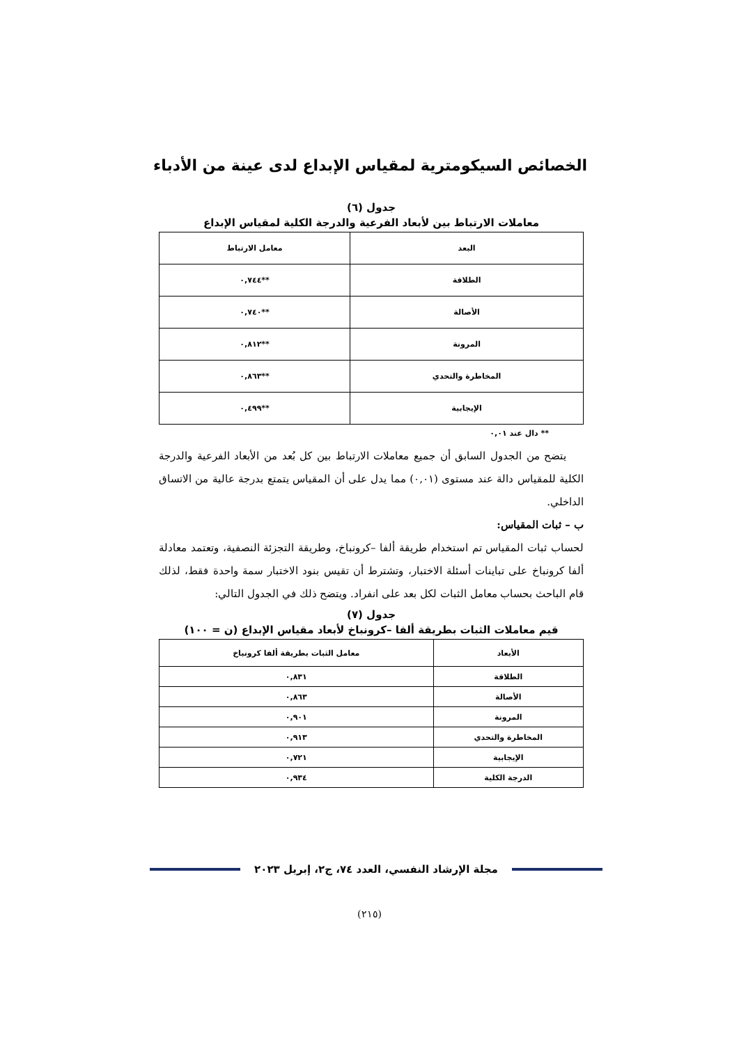الخصائص السيكومترية لمقياس الإبداع لدى عينة من الأدباء
جدول (٦)
معاملات الارتباط بين لأبعاد الفرعية والدرجة الكلية لمقياس الإبداع
| البعد | معامل الارتباط |
| --- | --- |
| الطلاقة | **٠,٧٤٤ |
| الأصالة | **٠,٧٤٠ |
| المرونة | **٠,٨١٢ |
| المخاطرة والتحدي | **٠,٨٦٣ |
| الإيجابية | **٠,٤٩٩ |
** دال عند ٠,٠١
يتضح من الجدول السابق أن جميع معاملات الارتباط بين كل بُعد من الأبعاد الفرعية والدرجة الكلية للمقياس دالة عند مستوى (٠,٠١) مما يدل على أن المقياس يتمتع بدرجة عالية من الاتساق الداخلي.
ب – ثبات المقياس:
لحساب ثبات المقياس تم استخدام طريقة ألفا –كرونباخ، وطريقة التجزئة النصفية، وتعتمد معادلة ألفا كرونباخ على تباينات أسئلة الاختبار، وتشترط أن تقيس بنود الاختبار سمة واحدة فقط، لذلك قام الباحث بحساب معامل الثبات لكل بعد على انفراد. ويتضح ذلك في الجدول التالي:
جدول (٧)
قيم معاملات الثبات بطريقة ألفا –كرونباخ لأبعاد مقياس الإبداع (ن = ١٠٠)
| الأبعاد | معامل الثبات بطريقة ألفا كرونباخ |
| --- | --- |
| الطلاقة | ٠,٨٣١ |
| الأصالة | ٠,٨٦٣ |
| المرونة | ٠,٩٠١ |
| المخاطرة والتحدي | ٠,٩١٣ |
| الإيجابية | ٠,٧٢١ |
| الدرجة الكلية | ٠,٩٣٤ |
مجلة الإرشاد النفسي، العدد ٧٤، ج٢، إبريل ٢٠٢٣
(٢١٥)